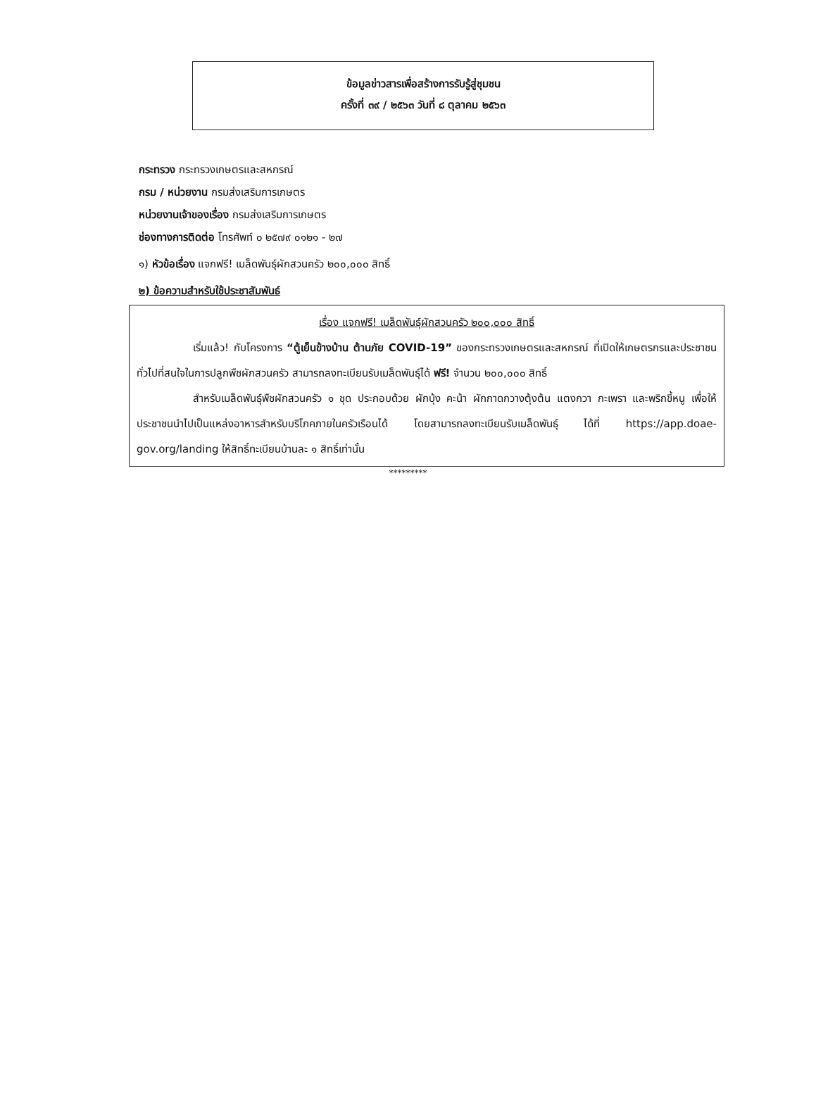ข้อมูลข่าวสารเพื่อสร้างการรับรู้สู่ชุมชน
ครั้งที่ ๓๙ / ๒๕๖๓ วันที่ ๘ ตุลาคม ๒๕๖๓
กระทรวง กระทรวงเกษตรและสหกรณ์
กรม / หน่วยงาน กรมส่งเสริมการเกษตร
หน่วยงานเจ้าของเรื่อง กรมส่งเสริมการเกษตร
ช่องทางการติดต่อ โทรศัพท์ ๐ ๒๕๗๙ ๐๑๒๑ - ๒๗
๑) หัวข้อเรื่อง แจกฟรี! เมล็ดพันธุ์ผักสวนครัว ๒๐๐,๐๐๐ สิทธิ์
๒) ข้อความสำหรับใช้ประชาสัมพันธ์
เรื่อง แจกฟรี! เมล็ดพันธุ์ผักสวนครัว ๒๐๐,๐๐๐ สิทธิ์
เริ่มแล้ว! กับโครงการ “ตู้เย็นข้างบ้าน ต้านภัย COVID-19” ของกระทรวงเกษตรและสหกรณ์ ที่เปิดให้เกษตรกรและประชาชนทั่วไปที่สนใจในการปลูกพืชผักสวนครัว สามารถลงทะเบียนรับเมล็ดพันธุ์ได้ ฟรี! จำนวน ๒๐๐,๐๐๐ สิทธิ์
สำหรับเมล็ดพันธุ์พืชผักสวนครัว ๑ ชุด ประกอบด้วย ผักบุ้ง คะน้า ผักกาดกวางตุ้งต้น แตงกวา กะเพรา และพริกขี้หนู เพื่อให้ประชาชนนำไปเป็นแหล่งอาหารสำหรับบริโภคภายในครัวเรือนได้ โดยสามารถลงทะเบียนรับเมล็ดพันธุ์ ได้ที่ https://app.doae-gov.org/landing ให้สิทธิ์ทะเบียนบ้านละ ๑ สิทธิ์เท่านั้น
*********